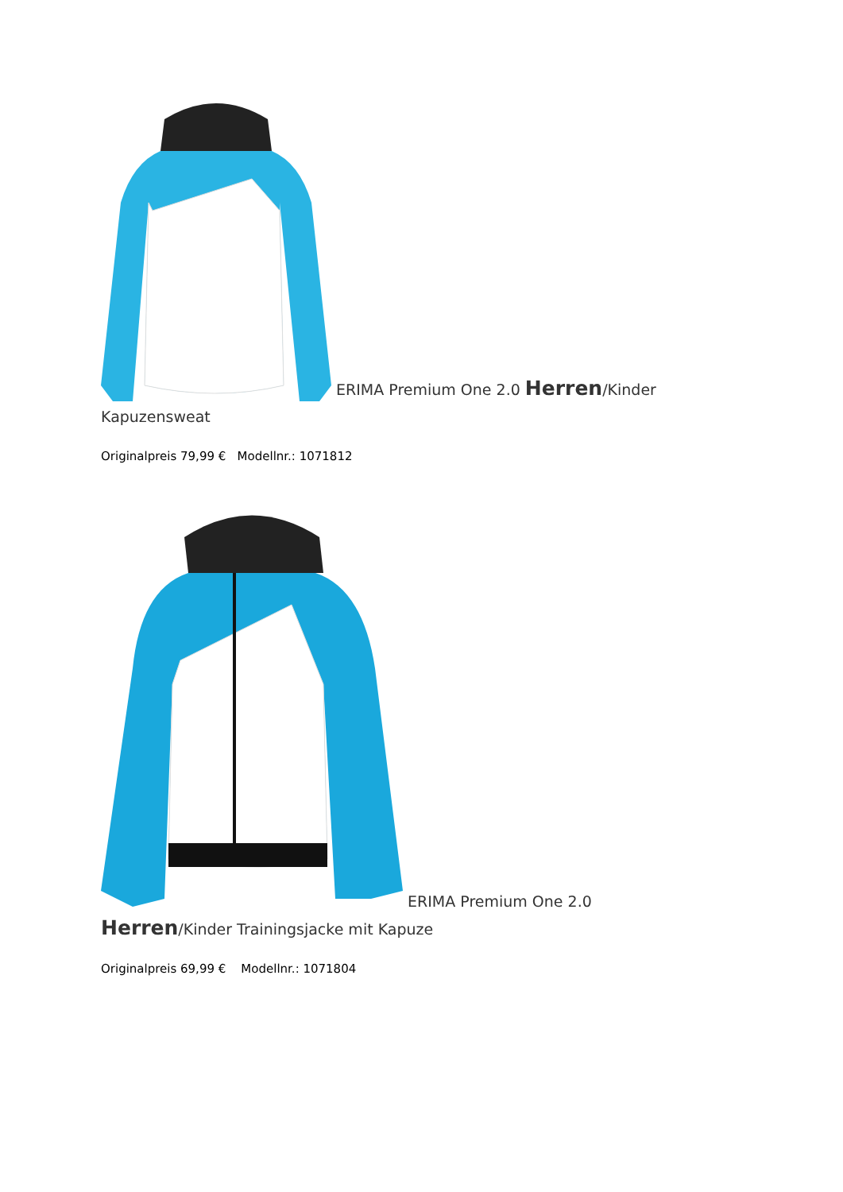ERIMA Premium One 2.0 Herren/Kinder Kapuzensweat
Originalpreis 79,99 € Modellnr.: 1071812
ERIMA Premium One 2.0 Herren/Kinder Trainingsjacke mit Kapuze
Originalpreis 69,99 € Modellnr.: 1071804